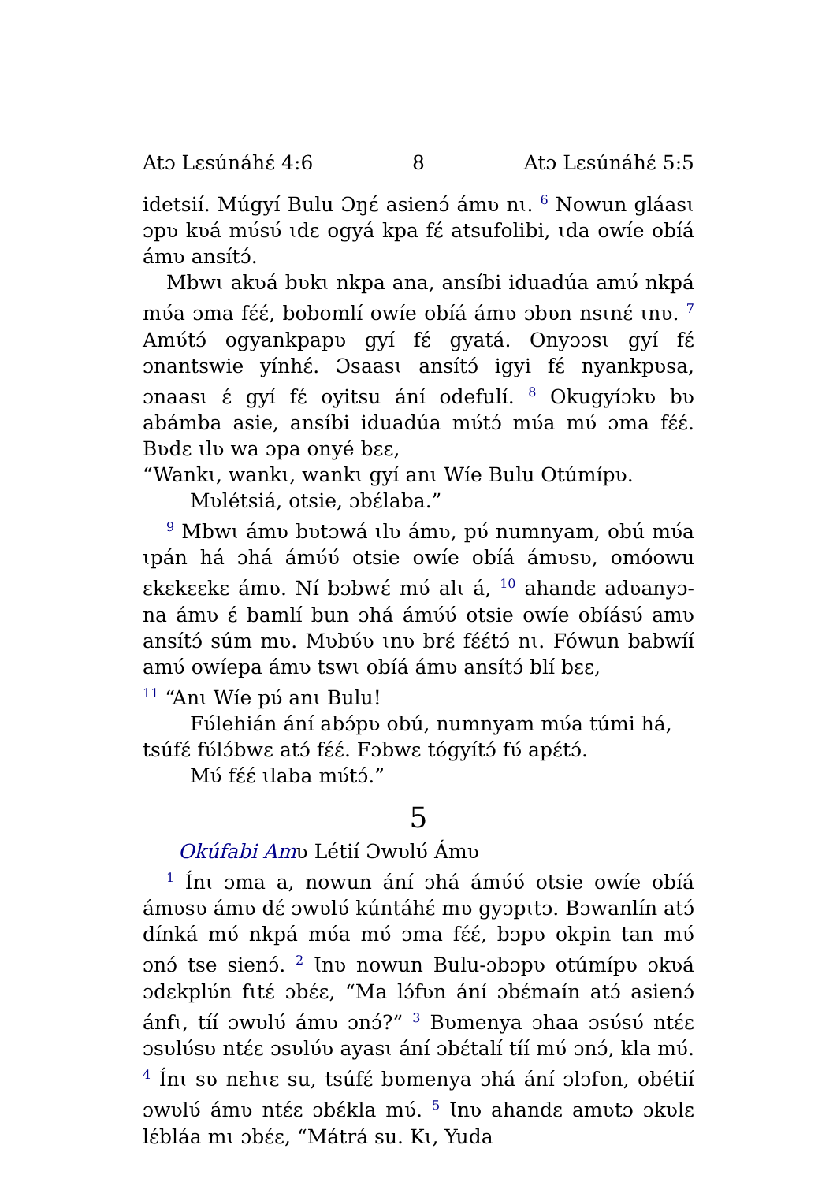Atɔ Lɛsúnáhɛ́ 4:6 8 Atɔ Lɛsúnáhɛ́ 5:5
idetsií. Múgyí Bulu Ɔŋɛ́ asienɔ́ ámʋ nɩ. <sup>6</sup> Nowun gláasɩ ɔpʋ kʋá mʋ́sʋ́ ɩdɛ ogyá kpa fɛ́ atsufolibi, ɩda owíe obíá ámʋ ansítɔ́.
Mbwɩ akʋá bʋkɩ nkpa ana, ansíbi iduadúa amʋ́ nkpá mʋ́a ɔma fɛ́ɛ́, bobomlí owíe obíá ámʋ ɔbʋn nsɩnɛ́ ɩnʋ. <sup>7</sup> Amʋ́tɔ́ ogyankpapʋ gyí fɛ́ gyatá. Onyɔɔsɩ gyí fɛ́ ɔnantswie yínhɛ́. Ɔsaasɩ ansítɔ́ igyi fɛ́ nyankpʋsa, ɔnaasɩ ɛ́ gyí fɛ́ oyitsu ání odefulí. <sup>8</sup> Okugyíɔkʋ bʋ abámba asie, ansíbi iduadúa mʋ́tɔ́ mʋ́a mʋ́ ɔma fɛ́ɛ́. Bʋdɛ ɩlʋ wa ɔpa onyé bɛɛ,
“Wankɩ, wankɩ, wankɩ gyí anɩ Wíe Bulu Otúmípʋ.
Mʋlétsiá, otsie, ɔbɛ́laba.”
<sup>9</sup> Mbwɩ ámʋ bʋtɔwá ɩlʋ ámʋ, pʋ́ numnyam, obú mʋ́a ɩpán há ɔhá ámʋ́ʋ́ otsie owíe obíá ámʋsʋ, omóowu ɛkɛkɛɛkɛ ámʋ. Ní bɔbwɛ́ mʋ́ alɩ á, <sup>10</sup> ahandɛ adʋanyɔ-na ámʋ ɛ́ bamlí bun ɔhá ámʋ́ʋ́ otsie owíe obíásʋ́ amʋ ansítɔ́ súm mʋ. Mʋbʋ́ʋ ɩnʋ brɛ́ fɛ́ɛ́tɔ́ nɩ. Fówun babwíí amʋ́ owíepa ámʋ tswɩ obíá ámʋ ansítɔ́ blí bɛɛ,
<sup>11</sup> “Anɩ Wíe pʋ́ anɩ Bulu!
Fʋ́lehián ání abɔ́pʋ obú, numnyam mʋ́a túmi há,
tsúfɛ́ fʋ́lɔ́bwɛ atɔ́ fɛ́ɛ́. Fɔbwɛ tógyítɔ́ fʋ́ apɛ́tɔ́.
Mʋ́ fɛ́ɛ́ ɩlaba mʋ́tɔ́.”
5
Okúfabi Amʋ Létií Ɔwʋlʋ́ Ámʋ
<sup>1</sup> Ínɩ ɔma a, nowun ání ɔhá ámʋ́ʋ́ otsie owíe obíá ámʋsʋ ámʋ dɛ́ ɔwʋlʋ́ kúntáhɛ́ mʋ gyɔpɩtɔ. Bɔwanlín atɔ́ dínká mʋ́ nkpá mʋ́a mʋ́ ɔma fɛ́ɛ́, bɔpʋ okpin tan mʋ́ ɔnɔ́ tse sienɔ́. <sup>2</sup> Ɩnʋ nowun Bulu-ɔbɔpʋ otúmípʋ ɔkʋá ɔdɛkplʋ́n fɩtɛ́ ɔbɛ́ɛ, “Ma lɔ́fʋn ání ɔbɛ́maín atɔ́ asienɔ́ ánfɩ, tíí ɔwʋlʋ́ ámʋ ɔnɔ́?” <sup>3</sup> Bʋmenya ɔhaa ɔsʋ́sʋ́ ntɛ́ɛ ɔsʋlʋ́sʋ ntɛ́ɛ ɔsʋlʋ́ʋ ayasɩ ání ɔbɛ́talí tíí mʋ́ ɔnɔ́, kla mʋ́. <sup>4</sup> Ínɩ sʋ nɛhɩɛ su, tsúfɛ́ bʋmenya ɔhá ání ɔlɔfʋn, obétií ɔwʋlʋ́ ámʋ ntɛ́ɛ ɔbɛ́kla mʋ́. <sup>5</sup> Ɩnʋ ahandɛ amʋtɔ ɔkʋlɛ lɛ́bláa mɩ ɔbɛ́ɛ, “Mátrá su. Kɩ, Yuda